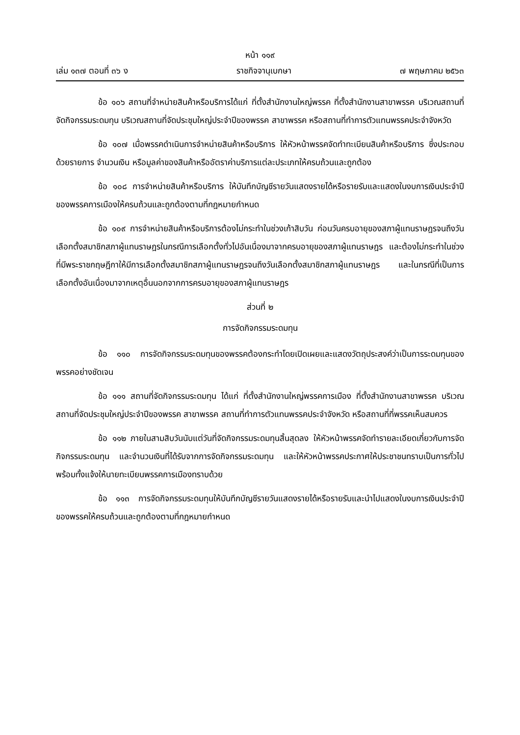หน้า ๑๑๙
เล่ม ๑๓๗ ตอนที่ ๓๖ ง ราชกิจจานุเบกษา ๗ พฤษภาคม ๒๕๖๓
ข้อ ๑๐๖ สถานที่จำหน่ายสินค้าหรือบริการได้แก่ ที่ตั้งสำนักงานใหญ่พรรค ที่ตั้งสำนักงานสาขาพรรค บริเวณสถานที่จัดกิจกรรมระดมทุน บริเวณสถานที่จัดประชุมใหญ่ประจำปีของพรรค สาขาพรรค หรือสถานที่ทำการตัวแทนพรรคประจำจังหวัด
ข้อ ๑๐๗ เมื่อพรรคดำเนินการจำหน่ายสินค้าหรือบริการ ให้หัวหน้าพรรคจัดทำทะเบียนสินค้าหรือบริการ ซึ่งประกอบด้วยรายการ จำนวนเงิน หรือมูลค่าของสินค้าหรืออัตราค่าบริการแต่ละประเภทให้ครบถ้วนและถูกต้อง
ข้อ ๑๐๘ การจำหน่ายสินค้าหรือบริการ ให้บันทึกบัญชีรายวันแสดงรายได้หรือรายรับและแสดงในงบการเงินประจำปีของพรรคการเมืองให้ครบถ้วนและถูกต้องตามที่กฎหมายกำหนด
ข้อ ๑๐๙ การจำหน่ายสินค้าหรือบริการต้องไม่กระทำในช่วงเก้าสิบวัน ก่อนวันครบอายุของสภาผู้แทนราษฎรจนถึงวันเลือกตั้งสมาชิกสภาผู้แทนราษฎรในกรณีการเลือกตั้งทั่วไปอันเนื่องมาจากครบอายุของสภาผู้แทนราษฎร และต้องไม่กระทำในช่วงที่มีพระราชกฤษฎีกาให้มีการเลือกตั้งสมาชิกสภาผู้แทนราษฎรจนถึงวันเลือกตั้งสมาชิกสภาผู้แทนราษฎร และในกรณีที่เป็นการเลือกตั้งอันเนื่องมาจากเหตุอื่นนอกจากการครบอายุของสภาผู้แทนราษฎร
ส่วนที่ ๒
การจัดกิจกรรมระดมทุน
ข้อ ๑๑๐ การจัดกิจกรรมระดมทุนของพรรคต้องกระทำโดยเปิดเผยและแสดงวัตถุประสงค์ว่าเป็นการระดมทุนของพรรคอย่างชัดเจน
ข้อ ๑๑๑ สถานที่จัดกิจกรรมระดมทุน ได้แก่ ที่ตั้งสำนักงานใหญ่พรรคการเมือง ที่ตั้งสำนักงานสาขาพรรค บริเวณสถานที่จัดประชุมใหญ่ประจำปีของพรรค สาขาพรรค สถานที่ทำการตัวแทนพรรคประจำจังหวัด หรือสถานที่ที่พรรคเห็นสมควร
ข้อ ๑๑๒ ภายในสามสิบวันนับแต่วันที่จัดกิจกรรมระดมทุนสิ้นสุดลง ให้หัวหน้าพรรคจัดทำรายละเอียดเกี่ยวกับการจัดกิจกรรมระดมทุน และจำนวนเงินที่ได้รับจากการจัดกิจกรรมระดมทุน และให้หัวหน้าพรรคประกาศให้ประชาชนทราบเป็นการทั่วไป พร้อมทั้งแจ้งให้นายทะเบียนพรรคการเมืองทราบด้วย
ข้อ ๑๑๓ การจัดกิจกรรมระดมทุนให้บันทึกบัญชีรายวันแสดงรายได้หรือรายรับและนำไปแสดงในงบการเงินประจำปีของพรรคให้ครบถ้วนและถูกต้องตามที่กฎหมายกำหนด